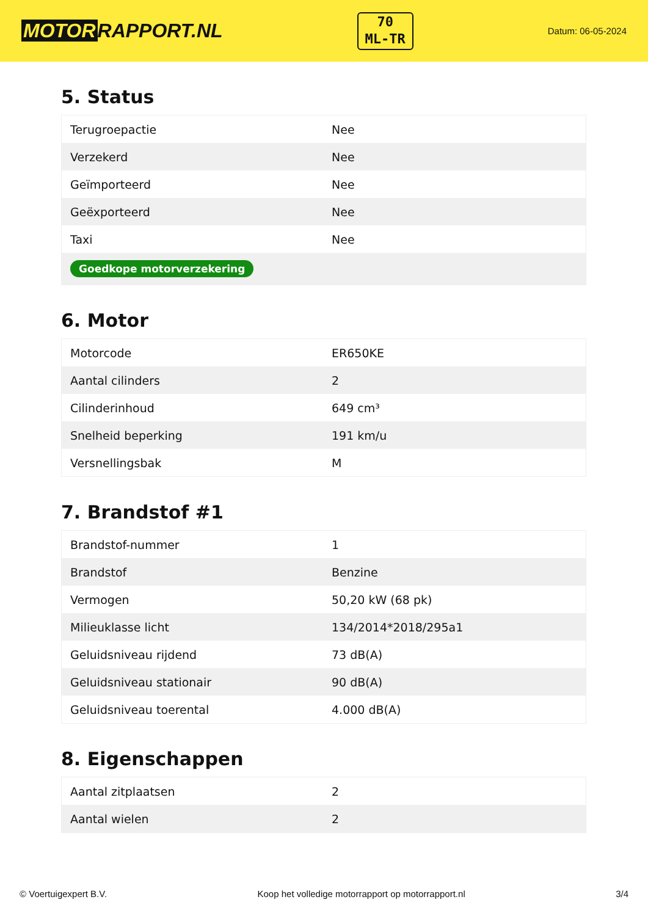MOTOR RAPPORT.NL
70
ML-TR
Datum: 06-05-2024
5. Status
| Terugroepactie | Nee |
| Verzekerd | Nee |
| Geïmporteerd | Nee |
| Geëxporteerd | Nee |
| Taxi | Nee |
| Goedkope motorverzekering | |
6. Motor
| Motorcode | ER650KE |
| Aantal cilinders | 2 |
| Cilinderinhoud | 649 cm³ |
| Snelheid beperking | 191 km/u |
| Versnellingsbak | M |
7. Brandstof #1
| Brandstof-nummer | 1 |
| Brandstof | Benzine |
| Vermogen | 50,20 kW (68 pk) |
| Milieuklasse licht | 134/2014*2018/295a1 |
| Geluidsniveau rijdend | 73 dB(A) |
| Geluidsniveau stationair | 90 dB(A) |
| Geluidsniveau toerental | 4.000 dB(A) |
8. Eigenschappen
| Aantal zitplaatsen | 2 |
| Aantal wielen | 2 |
© Voertuigexpert B.V. Koop het volledige motorrapport op motorrapport.nl 3/4